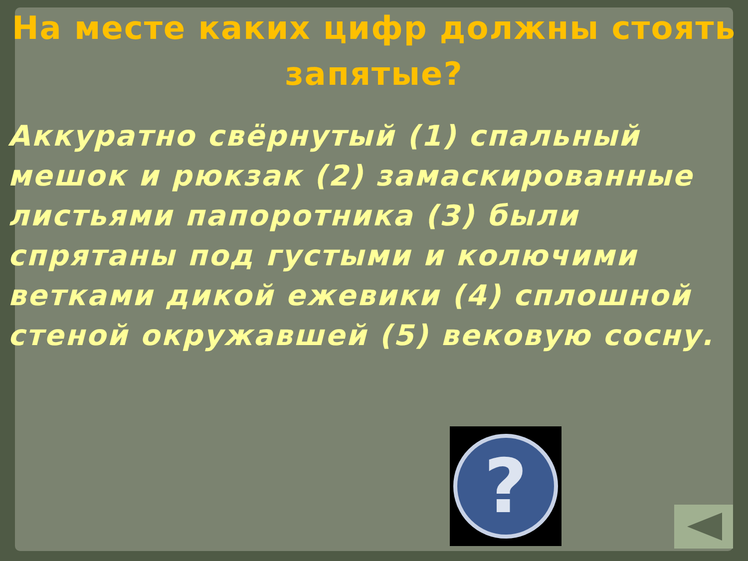На месте каких цифр должны стоять запятые?
Аккуратно свёрнутый (1) спальный мешок и рюкзак (2) замаскированные листьями папоротника (3) были спрятаны под густыми и колючими ветками дикой ежевики (4) сплошной стеной окружавшей (5) вековую сосну.
?